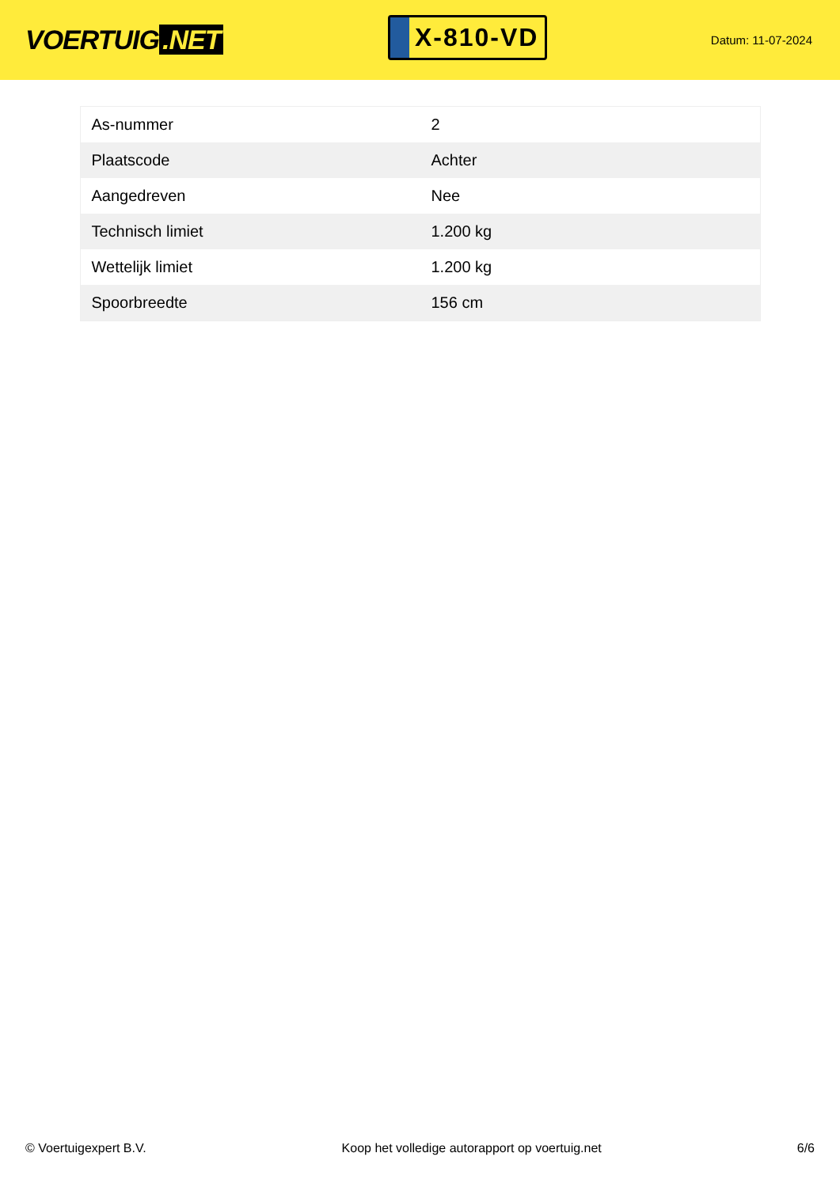VOERTUIG.NET
X-810-VD
Datum: 11-07-2024
| As-nummer | 2 |
| Plaatscode | Achter |
| Aangedreven | Nee |
| Technisch limiet | 1.200 kg |
| Wettelijk limiet | 1.200 kg |
| Spoorbreedte | 156 cm |
© Voertuigexpert B.V. Koop het volledige autorapport op voertuig.net
6/6